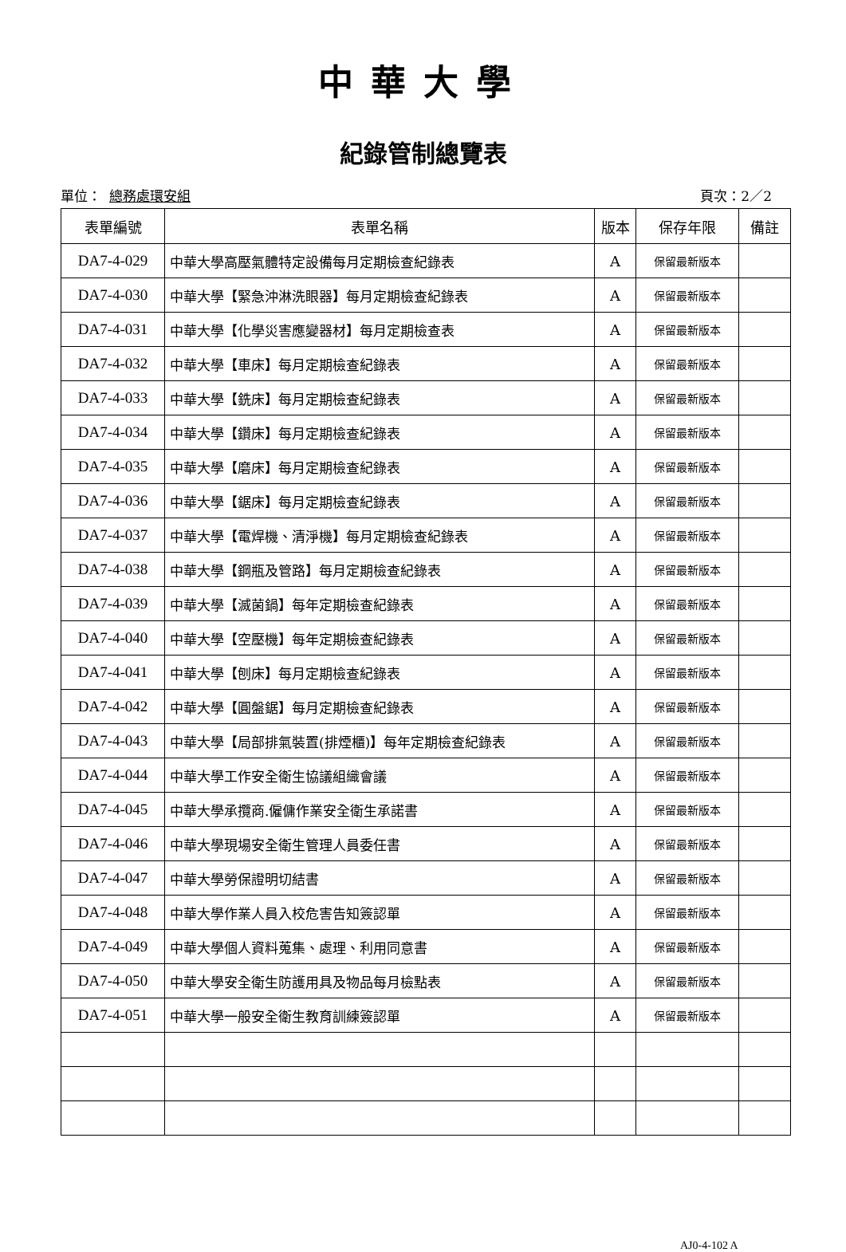中華大學
紀錄管制總覽表
單位： 總務處環安組 頁次：2／2
| 表單編號 | 表單名稱 | 版本 | 保存年限 | 備註 |
| --- | --- | --- | --- | --- |
| DA7-4-029 | 中華大學高壓氣體特定設備每月定期檢查紀錄表 | A | 保留最新版本 | |
| DA7-4-030 | 中華大學【緊急沖淋洗眼器】每月定期檢查紀錄表 | A | 保留最新版本 | |
| DA7-4-031 | 中華大學【化學災害應變器材】每月定期檢查表 | A | 保留最新版本 | |
| DA7-4-032 | 中華大學【車床】每月定期檢查紀錄表 | A | 保留最新版本 | |
| DA7-4-033 | 中華大學【銑床】每月定期檢查紀錄表 | A | 保留最新版本 | |
| DA7-4-034 | 中華大學【鑽床】每月定期檢查紀錄表 | A | 保留最新版本 | |
| DA7-4-035 | 中華大學【磨床】每月定期檢查紀錄表 | A | 保留最新版本 | |
| DA7-4-036 | 中華大學【鋸床】每月定期檢查紀錄表 | A | 保留最新版本 | |
| DA7-4-037 | 中華大學【電焊機、清淨機】每月定期檢查紀錄表 | A | 保留最新版本 | |
| DA7-4-038 | 中華大學【鋼瓶及管路】每月定期檢查紀錄表 | A | 保留最新版本 | |
| DA7-4-039 | 中華大學【滅菌鍋】每年定期檢查紀錄表 | A | 保留最新版本 | |
| DA7-4-040 | 中華大學【空壓機】每年定期檢查紀錄表 | A | 保留最新版本 | |
| DA7-4-041 | 中華大學【刨床】每月定期檢查紀錄表 | A | 保留最新版本 | |
| DA7-4-042 | 中華大學【圓盤鋸】每月定期檢查紀錄表 | A | 保留最新版本 | |
| DA7-4-043 | 中華大學【局部排氣裝置(排煙櫃)】每年定期檢查紀錄表 | A | 保留最新版本 | |
| DA7-4-044 | 中華大學工作安全衛生協議組織會議 | A | 保留最新版本 | |
| DA7-4-045 | 中華大學承攬商.僱傭作業安全衛生承諾書 | A | 保留最新版本 | |
| DA7-4-046 | 中華大學現場安全衛生管理人員委任書 | A | 保留最新版本 | |
| DA7-4-047 | 中華大學勞保證明切結書 | A | 保留最新版本 | |
| DA7-4-048 | 中華大學作業人員入校危害告知簽認單 | A | 保留最新版本 | |
| DA7-4-049 | 中華大學個人資料蒐集、處理、利用同意書 | A | 保留最新版本 | |
| DA7-4-050 | 中華大學安全衛生防護用具及物品每月檢點表 | A | 保留最新版本 | |
| DA7-4-051 | 中華大學一般安全衛生教育訓練簽認單 | A | 保留最新版本 | |
AJ0-4-102 A